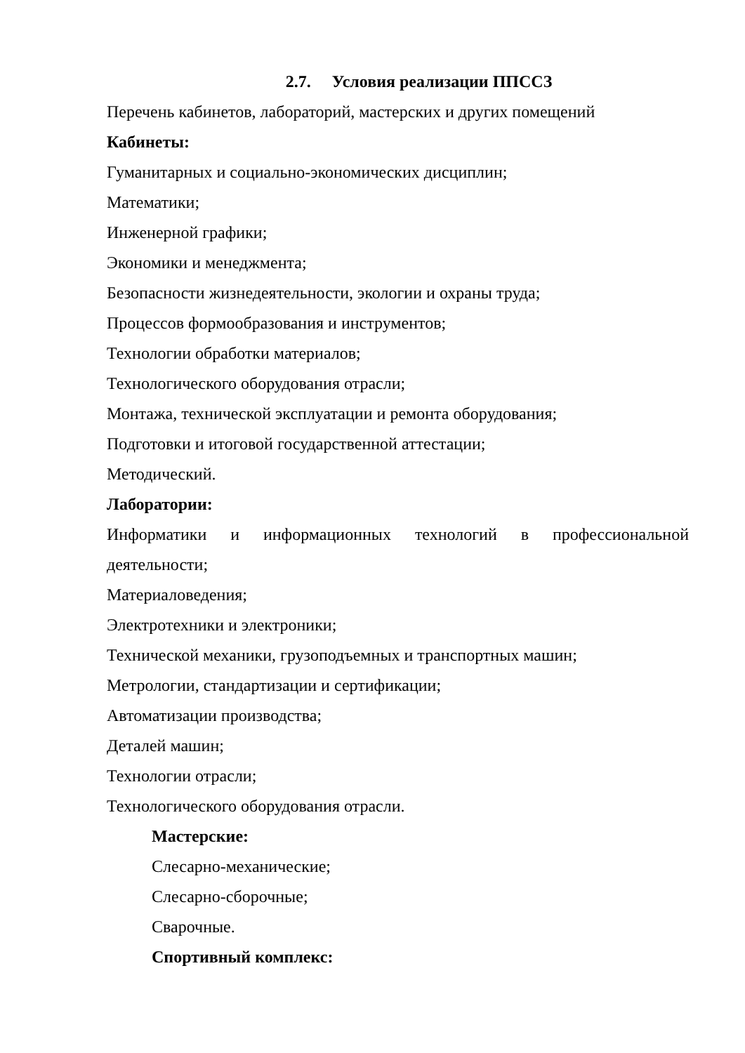2.7. Условия реализации ППССЗ
Перечень кабинетов, лабораторий, мастерских и других помещений
Кабинеты:
Гуманитарных и социально-экономических дисциплин;
Математики;
Инженерной графики;
Экономики и менеджмента;
Безопасности жизнедеятельности, экологии и охраны труда;
Процессов формообразования и инструментов;
Технологии обработки материалов;
Технологического оборудования отрасли;
Монтажа, технической эксплуатации и ремонта оборудования;
Подготовки и итоговой государственной аттестации;
Методический.
Лаборатории:
Информатики и информационных технологий в профессиональной
деятельности;
Материаловедения;
Электротехники и электроники;
Технической механики, грузоподъемных и транспортных машин;
Метрологии, стандартизации и сертификации;
Автоматизации производства;
Деталей машин;
Технологии отрасли;
Технологического оборудования отрасли.
Мастерские:
Слесарно-механические;
Слесарно-сборочные;
Сварочные.
Спортивный комплекс: